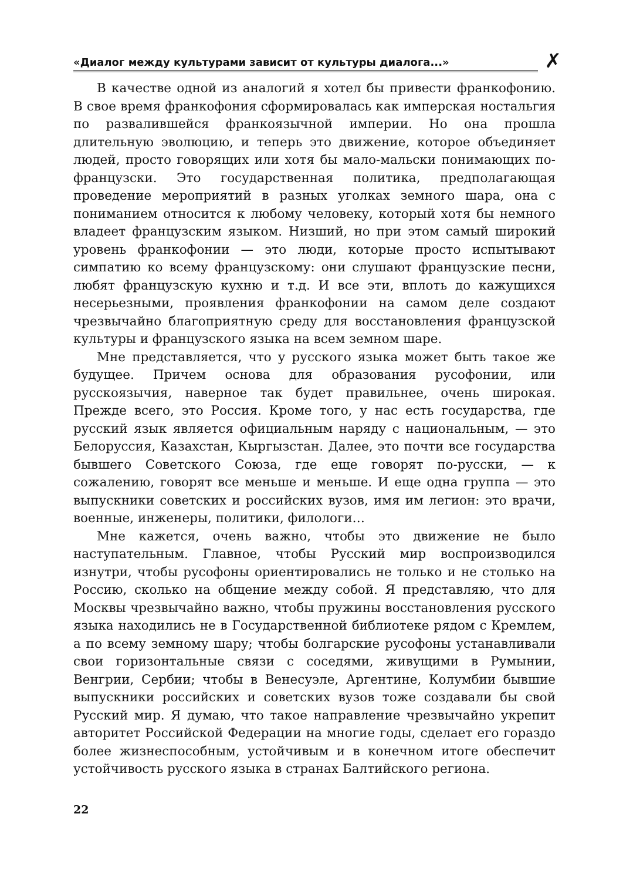«Диалог между культурами зависит от культуры диалога...» ✗
В качестве одной из аналогий я хотел бы привести франкофонию. В свое время франкофония сформировалась как имперская ностальгия по развалившейся франкоязычной империи. Но она прошла длительную эволюцию, и теперь это движение, которое объединяет людей, просто говорящих или хотя бы мало-мальски понимающих по-французски. Это государственная политика, предполагающая проведение мероприятий в разных уголках земного шара, она с пониманием относится к любому человеку, который хотя бы немного владеет французским языком. Низший, но при этом самый широкий уровень франкофонии — это люди, которые просто испытывают симпатию ко всему французскому: они слушают французские песни, любят французскую кухню и т.д. И все эти, вплоть до кажущихся несерьезными, проявления франкофонии на самом деле создают чрезвычайно благоприятную среду для восстановления французской культуры и французского языка на всем земном шаре.
Мне представляется, что у русского языка может быть такое же будущее. Причем основа для образования русофонии, или русскоязычия, наверное так будет правильнее, очень широкая. Прежде всего, это Россия. Кроме того, у нас есть государства, где русский язык является официальным наряду с национальным, — это Белоруссия, Казахстан, Кыргызстан. Далее, это почти все государства бывшего Советского Союза, где еще говорят по-русски, — к сожалению, говорят все меньше и меньше. И еще одна группа — это выпускники советских и российских вузов, имя им легион: это врачи, военные, инженеры, политики, филологи…
Мне кажется, очень важно, чтобы это движение не было наступательным. Главное, чтобы Русский мир воспроизводился изнутри, чтобы русофоны ориентировались не только и не столько на Россию, сколько на общение между собой. Я представляю, что для Москвы чрезвычайно важно, чтобы пружины восстановления русского языка находились не в Государственной библиотеке рядом с Кремлем, а по всему земному шару; чтобы болгарские русофоны устанавливали свои горизонтальные связи с соседями, живущими в Румынии, Венгрии, Сербии; чтобы в Венесуэле, Аргентине, Колумбии бывшие выпускники российских и советских вузов тоже создавали бы свой Русский мир. Я думаю, что такое направление чрезвычайно укрепит авторитет Российской Федерации на многие годы, сделает его гораздо более жизнеспособным, устойчивым и в конечном итоге обеспечит устойчивость русского языка в странах Балтийского региона.
22